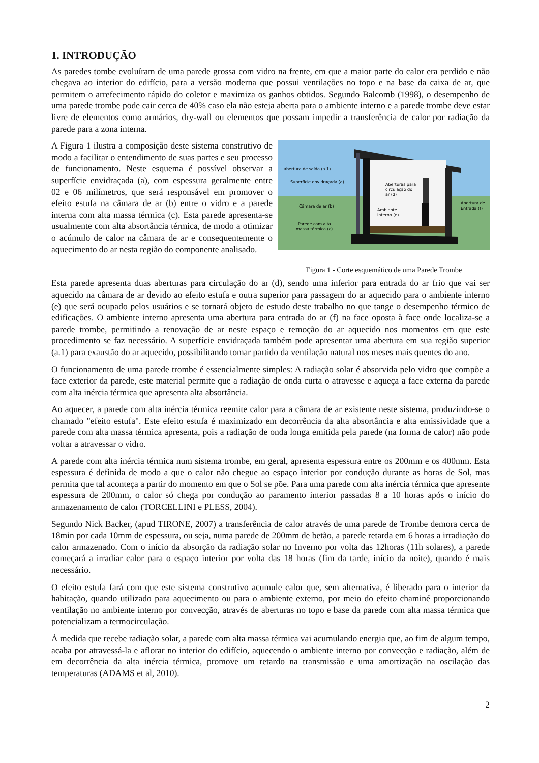1. INTRODUÇÃO
As paredes tombe evoluíram de uma parede grossa com vidro na frente, em que a maior parte do calor era perdido e não chegava ao interior do edifício, para a versão moderna que possui ventilações no topo e na base da caixa de ar, que permitem o arrefecimento rápido do coletor e maximiza os ganhos obtidos. Segundo Balcomb (1998), o desempenho de uma parede trombe pode cair cerca de 40% caso ela não esteja aberta para o ambiente interno e a parede trombe deve estar livre de elementos como armários, dry-wall ou elementos que possam impedir a transferência de calor por radiação da parede para a zona interna.
A Figura 1 ilustra a composição deste sistema construtivo de modo a facilitar o entendimento de suas partes e seu processo de funcionamento. Neste esquema é possível observar a superfície envidraçada (a), com espessura geralmente entre 02 e 06 milímetros, que será responsável em promover o efeito estufa na câmara de ar (b) entre o vidro e a parede interna com alta massa térmica (c). Esta parede apresenta-se usualmente com alta absortância térmica, de modo a otimizar o acúmulo de calor na câmara de ar e consequentemente o aquecimento do ar nesta região do componente analisado.
abertura de saída (a.1)
Superfície envidraçada (a)
Câmara de ar (b)
Parede com alta
massa térmica (c)
Aberturas para
circulação do
ar (d)
Ambiente
Interno (e)
Abertura de
Entrada (f)
Figura 1 - Corte esquemático de uma Parede Trombe
Esta parede apresenta duas aberturas para circulação do ar (d), sendo uma inferior para entrada do ar frio que vai ser aquecido na câmara de ar devido ao efeito estufa e outra superior para passagem do ar aquecido para o ambiente interno (e) que será ocupado pelos usuários e se tornará objeto de estudo deste trabalho no que tange o desempenho térmico de edificações. O ambiente interno apresenta uma abertura para entrada do ar (f) na face oposta à face onde localiza-se a parede trombe, permitindo a renovação de ar neste espaço e remoção do ar aquecido nos momentos em que este procedimento se faz necessário. A superfície envidraçada também pode apresentar uma abertura em sua região superior (a.1) para exaustão do ar aquecido, possibilitando tomar partido da ventilação natural nos meses mais quentes do ano.
O funcionamento de uma parede trombe é essencialmente simples: A radiação solar é absorvida pelo vidro que compõe a face exterior da parede, este material permite que a radiação de onda curta o atravesse e aqueça a face externa da parede com alta inércia térmica que apresenta alta absortância.
Ao aquecer, a parede com alta inércia térmica reemite calor para a câmara de ar existente neste sistema, produzindo-se o chamado "efeito estufa". Este efeito estufa é maximizado em decorrência da alta absortância e alta emissividade que a parede com alta massa térmica apresenta, pois a radiação de onda longa emitida pela parede (na forma de calor) não pode voltar a atravessar o vidro.
A parede com alta inércia térmica num sistema trombe, em geral, apresenta espessura entre os 200mm e os 400mm. Esta espessura é definida de modo a que o calor não chegue ao espaço interior por condução durante as horas de Sol, mas permita que tal aconteça a partir do momento em que o Sol se põe. Para uma parede com alta inércia térmica que apresente espessura de 200mm, o calor só chega por condução ao paramento interior passadas 8 a 10 horas após o início do armazenamento de calor (TORCELLINI e PLESS, 2004).
Segundo Nick Backer, (apud TIRONE, 2007) a transferência de calor através de uma parede de Trombe demora cerca de 18min por cada 10mm de espessura, ou seja, numa parede de 200mm de betão, a parede retarda em 6 horas a irradiação do calor armazenado. Com o início da absorção da radiação solar no Inverno por volta das 12horas (11h solares), a parede começará a irradiar calor para o espaço interior por volta das 18 horas (fim da tarde, início da noite), quando é mais necessário.
O efeito estufa fará com que este sistema construtivo acumule calor que, sem alternativa, é liberado para o interior da habitação, quando utilizado para aquecimento ou para o ambiente externo, por meio do efeito chaminé proporcionando ventilação no ambiente interno por convecção, através de aberturas no topo e base da parede com alta massa térmica que potencializam a termocirculação.
À medida que recebe radiação solar, a parede com alta massa térmica vai acumulando energia que, ao fim de algum tempo, acaba por atravessá-la e aflorar no interior do edifício, aquecendo o ambiente interno por convecção e radiação, além de em decorrência da alta inércia térmica, promove um retardo na transmissão e uma amortização na oscilação das temperaturas (ADAMS et al, 2010).
2